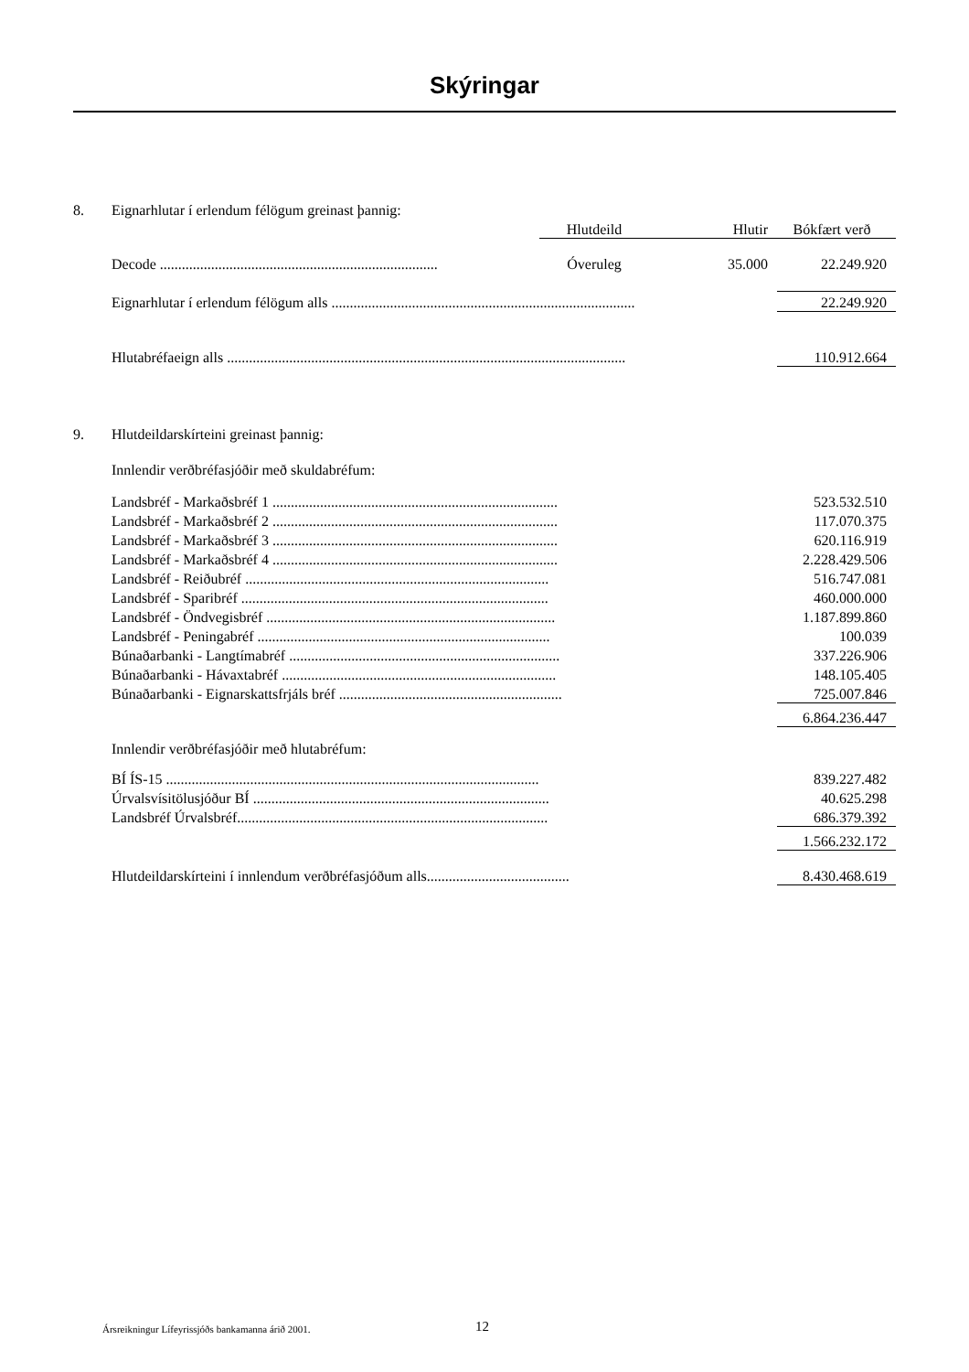Skýringar
| 8. | Eignarhlutar í erlendum félögum greinast þannig: | | | |
| | | Hlutdeild | Hlutir | Bókfært verð |
| | Decode ............................................................................ | Óveruleg | 35.000 | 22.249.920 |
| | Eignarhlutar í erlendum félögum alls ................................................................................... | | | 22.249.920 |
| | Hlutabréfaeign alls ............................................................................................................. | | | 110.912.664 |
| 9. | Hlutdeildarskírteini greinast þannig: | | | |
| | Innlendir verðbréfasjóðir með skuldabréfum: | | | |
| | Landsbréf - Markaðsbréf 1 .............................................................................. | | | 523.532.510 |
| | Landsbréf - Markaðsbréf 2 .............................................................................. | | | 117.070.375 |
| | Landsbréf - Markaðsbréf 3 .............................................................................. | | | 620.116.919 |
| | Landsbréf - Markaðsbréf 4 .............................................................................. | | | 2.228.429.506 |
| | Landsbréf - Reiðubréf ................................................................................... | | | 516.747.081 |
| | Landsbréf - Sparibréf .................................................................................... | | | 460.000.000 |
| | Landsbréf - Öndvegisbréf ............................................................................... | | | 1.187.899.860 |
| | Landsbréf - Peningabréf ................................................................................ | | | 100.039 |
| | Búnaðarbanki - Langtímabréf .......................................................................... | | | 337.226.906 |
| | Búnaðarbanki - Hávaxtabréf ........................................................................... | | | 148.105.405 |
| | Búnaðarbanki - Eignarskattsfrjáls bréf ............................................................. | | | 725.007.846 |
| | | | | 6.864.236.447 |
| | Innlendir verðbréfasjóðir með hlutabréfum: | | | |
| | BÍ ÍS-15 ...................................................................................................... | | | 839.227.482 |
| | Úrvalsvísitölusjóður BÍ ................................................................................. | | | 40.625.298 |
| | Landsbréf Úrvalsbréf..................................................................................... | | | 686.379.392 |
| | | | | 1.566.232.172 |
| | Hlutdeildarskírteini í innlendum verðbréfasjóðum alls....................................... | | | 8.430.468.619 |
Ársreikningur Lífeyrissjóðs bankamanna árið 2001.
12